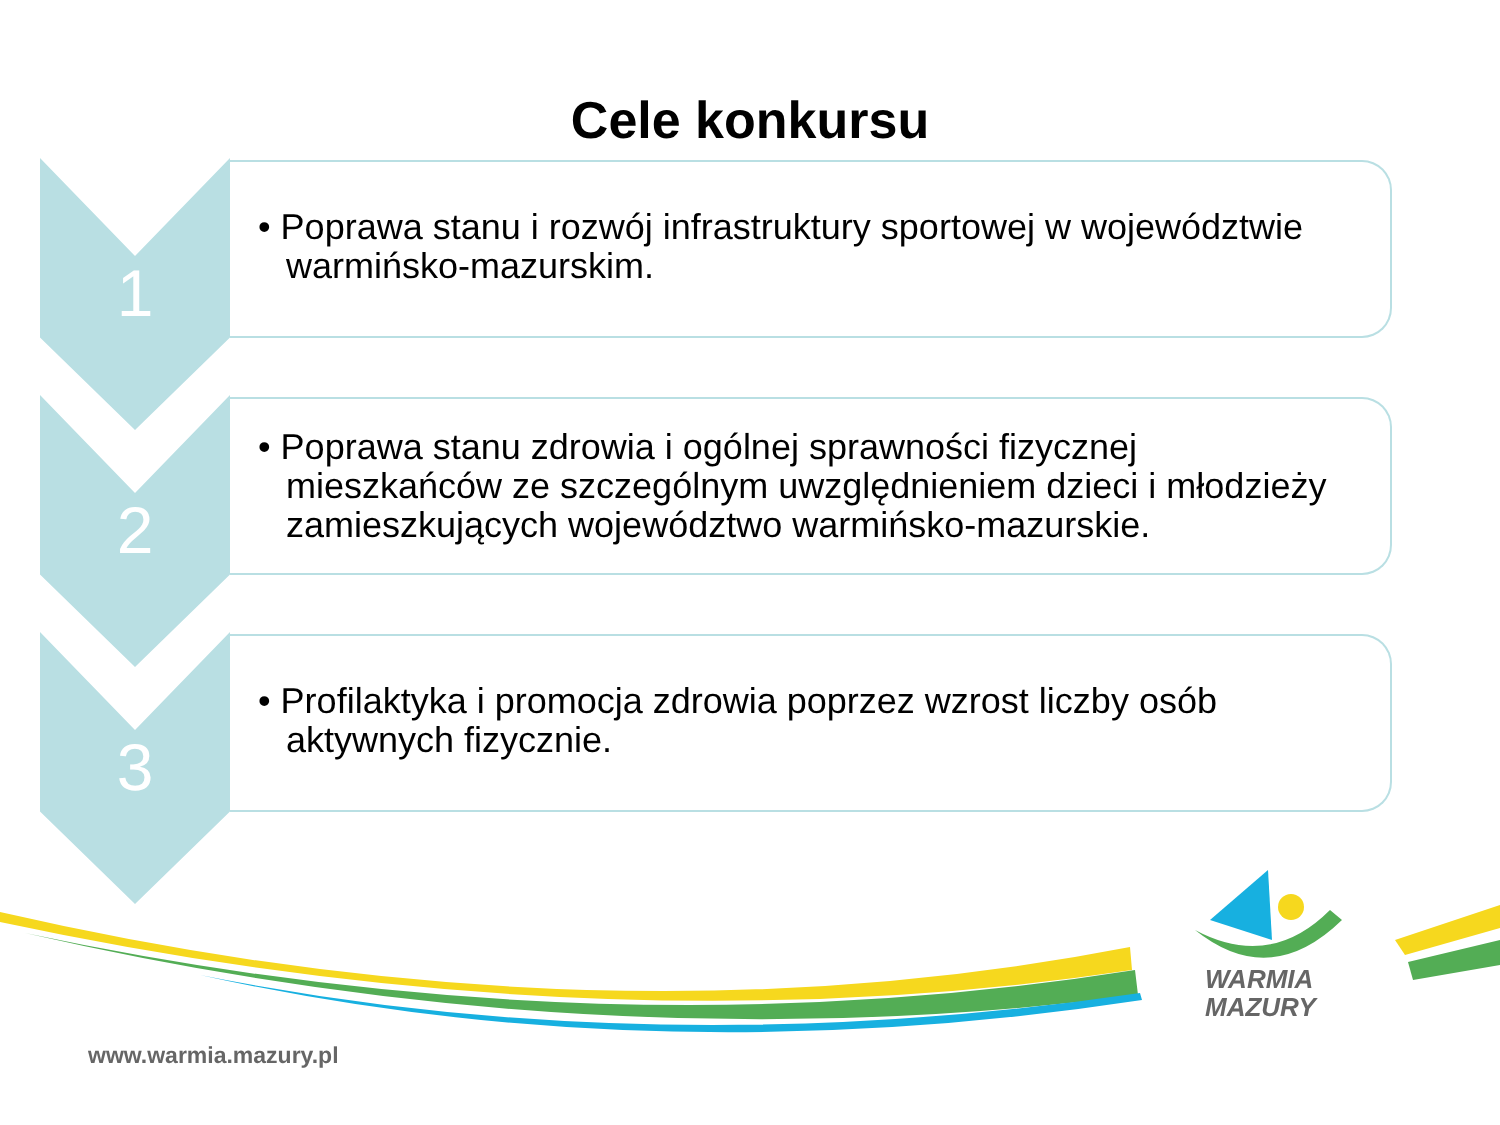Cele konkursu
1
• Poprawa stanu i rozwój infrastruktury sportowej w województwie warmińsko-mazurskim.
2
• Poprawa stanu zdrowia i ogólnej sprawności fizycznej mieszkańców ze szczególnym uwzględnieniem dzieci i młodzieży zamieszkujących województwo warmińsko-mazurskie.
3
• Profilaktyka i promocja zdrowia poprzez wzrost liczby osób aktywnych fizycznie.
WARMIA
MAZURY
www.warmia.mazury.pl